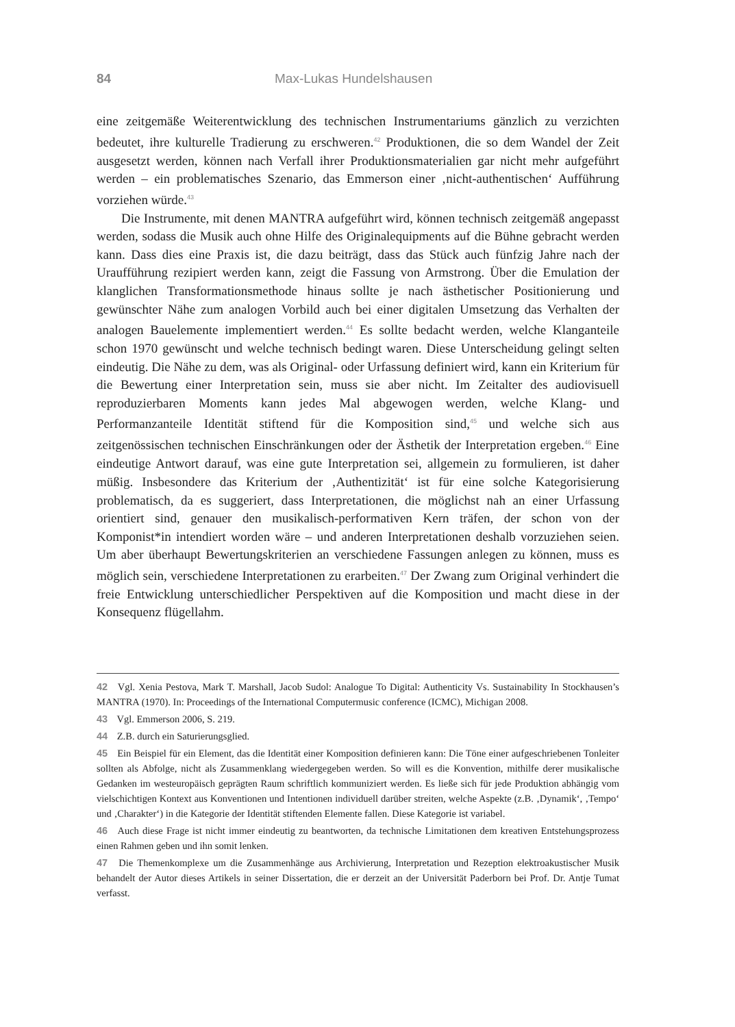84 Max-Lukas Hundelshausen
eine zeitgemäße Weiterentwicklung des technischen Instrumentariums gänzlich zu verzichten bedeutet, ihre kulturelle Tradierung zu erschweren.<sup>42</sup> Produktionen, die so dem Wandel der Zeit ausgesetzt werden, können nach Verfall ihrer Produktionsmaterialien gar nicht mehr aufgeführt werden – ein problematisches Szenario, das Emmerson einer ‚nicht-authentischen‘ Aufführung vorziehen würde.<sup>43</sup>
Die Instrumente, mit denen MANTRA aufgeführt wird, können technisch zeitgemäß angepasst werden, sodass die Musik auch ohne Hilfe des Originalequipments auf die Bühne gebracht werden kann. Dass dies eine Praxis ist, die dazu beiträgt, dass das Stück auch fünfzig Jahre nach der Uraufführung rezipiert werden kann, zeigt die Fassung von Armstrong. Über die Emulation der klanglichen Transformationsmethode hinaus sollte je nach ästhetischer Positionierung und gewünschter Nähe zum analogen Vorbild auch bei einer digitalen Umsetzung das Verhalten der analogen Bauelemente implementiert werden.<sup>44</sup> Es sollte bedacht werden, welche Klanganteile schon 1970 gewünscht und welche technisch bedingt waren. Diese Unterscheidung gelingt selten eindeutig. Die Nähe zu dem, was als Original- oder Urfassung definiert wird, kann ein Kriterium für die Bewertung einer Interpretation sein, muss sie aber nicht. Im Zeitalter des audiovisuell reproduzierbaren Moments kann jedes Mal abgewogen werden, welche Klang- und Performanzanteile Identität stiftend für die Komposition sind,<sup>45</sup> und welche sich aus zeitgenössischen technischen Einschränkungen oder der Ästhetik der Interpretation ergeben.<sup>46</sup> Eine eindeutige Antwort darauf, was eine gute Interpretation sei, allgemein zu formulieren, ist daher müßig. Insbesondere das Kriterium der ‚Authentizität‘ ist für eine solche Kategorisierung problematisch, da es suggeriert, dass Interpretationen, die möglichst nah an einer Urfassung orientiert sind, genauer den musikalisch-performativen Kern träfen, der schon von der Komponist*in intendiert worden wäre – und anderen Interpretationen deshalb vorzuziehen seien. Um aber überhaupt Bewertungskriterien an verschiedene Fassungen anlegen zu können, muss es möglich sein, verschiedene Interpretationen zu erarbeiten.<sup>47</sup> Der Zwang zum Original verhindert die freie Entwicklung unterschiedlicher Perspektiven auf die Komposition und macht diese in der Konsequenz flügellahm.
42 Vgl. Xenia Pestova, Mark T. Marshall, Jacob Sudol: Analogue To Digital: Authenticity Vs. Sustainability In Stockhausen’s MANTRA (1970). In: Proceedings of the International Computermusic conference (ICMC), Michigan 2008.
43 Vgl. Emmerson 2006, S. 219.
44 Z.B. durch ein Saturierungsglied.
45 Ein Beispiel für ein Element, das die Identität einer Komposition definieren kann: Die Töne einer aufgeschriebenen Tonleiter sollten als Abfolge, nicht als Zusammenklang wiedergegeben werden. So will es die Konvention, mithilfe derer musikalische Gedanken im westeuropäisch geprägten Raum schriftlich kommuniziert werden. Es ließe sich für jede Produktion abhängig vom vielschichtigen Kontext aus Konventionen und Intentionen individuell darüber streiten, welche Aspekte (z.B. ‚Dynamik‘, ‚Tempo‘ und ‚Charakter‘) in die Kategorie der Identität stiftenden Elemente fallen. Diese Kategorie ist variabel.
46 Auch diese Frage ist nicht immer eindeutig zu beantworten, da technische Limitationen dem kreativen Entstehungsprozess einen Rahmen geben und ihn somit lenken.
47 Die Themenkomplexe um die Zusammenhänge aus Archivierung, Interpretation und Rezeption elektroakustischer Musik behandelt der Autor dieses Artikels in seiner Dissertation, die er derzeit an der Universität Paderborn bei Prof. Dr. Antje Tumat verfasst.